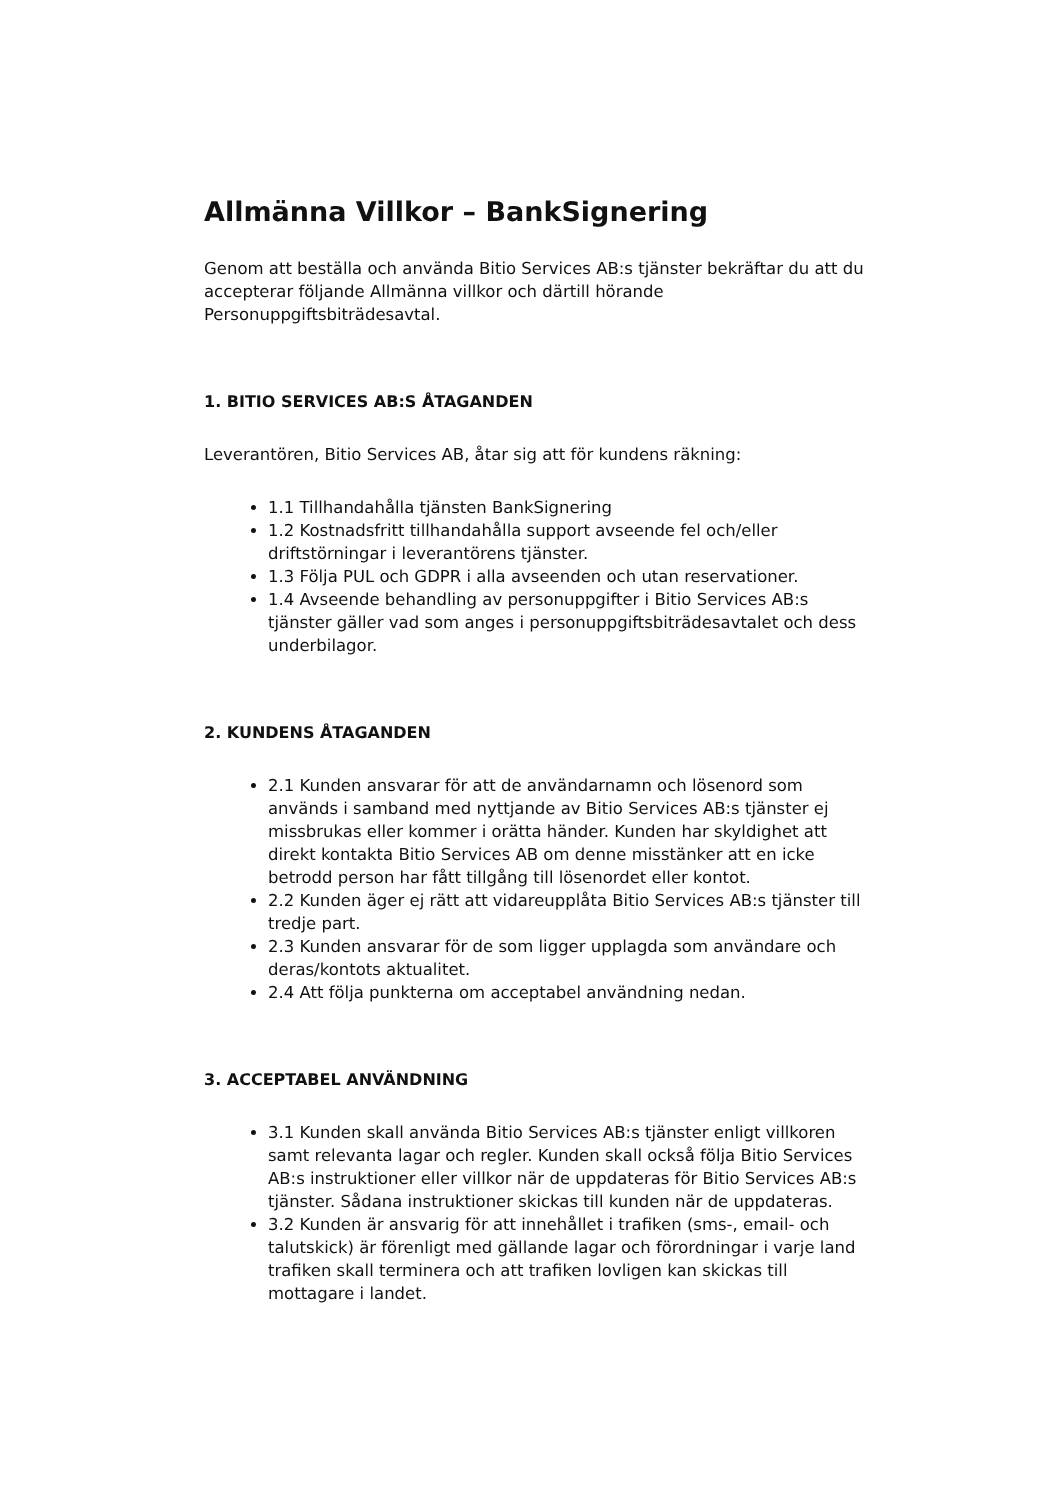Allmänna Villkor – BankSignering
Genom att beställa och använda Bitio Services AB:s tjänster bekräftar du att du accepterar följande Allmänna villkor och därtill hörande Personuppgiftsbiträdesavtal.
1. BITIO SERVICES AB:S ÅTAGANDEN
Leverantören, Bitio Services AB, åtar sig att för kundens räkning:
1.1 Tillhandahålla tjänsten BankSignering
1.2 Kostnadsfritt tillhandahålla support avseende fel och/eller driftstörningar i leverantörens tjänster.
1.3 Följa PUL och GDPR i alla avseenden och utan reservationer.
1.4 Avseende behandling av personuppgifter i Bitio Services AB:s tjänster gäller vad som anges i personuppgiftsbiträdesavtalet och dess underbilagor.
2. KUNDENS ÅTAGANDEN
2.1 Kunden ansvarar för att de användarnamn och lösenord som används i samband med nyttjande av Bitio Services AB:s tjänster ej missbrukas eller kommer i orätta händer. Kunden har skyldighet att direkt kontakta Bitio Services AB om denne misstänker att en icke betrodd person har fått tillgång till lösenordet eller kontot.
2.2 Kunden äger ej rätt att vidareupplåta Bitio Services AB:s tjänster till tredje part.
2.3 Kunden ansvarar för de som ligger upplagda som användare och deras/kontots aktualitet.
2.4 Att följa punkterna om acceptabel användning nedan.
3. ACCEPTABEL ANVÄNDNING
3.1 Kunden skall använda Bitio Services AB:s tjänster enligt villkoren samt relevanta lagar och regler. Kunden skall också följa Bitio Services AB:s instruktioner eller villkor när de uppdateras för Bitio Services AB:s tjänster. Sådana instruktioner skickas till kunden när de uppdateras.
3.2 Kunden är ansvarig för att innehållet i trafiken (sms-, email- och talutskick) är förenligt med gällande lagar och förordningar i varje land trafiken skall terminera och att trafiken lovligen kan skickas till mottagare i landet.